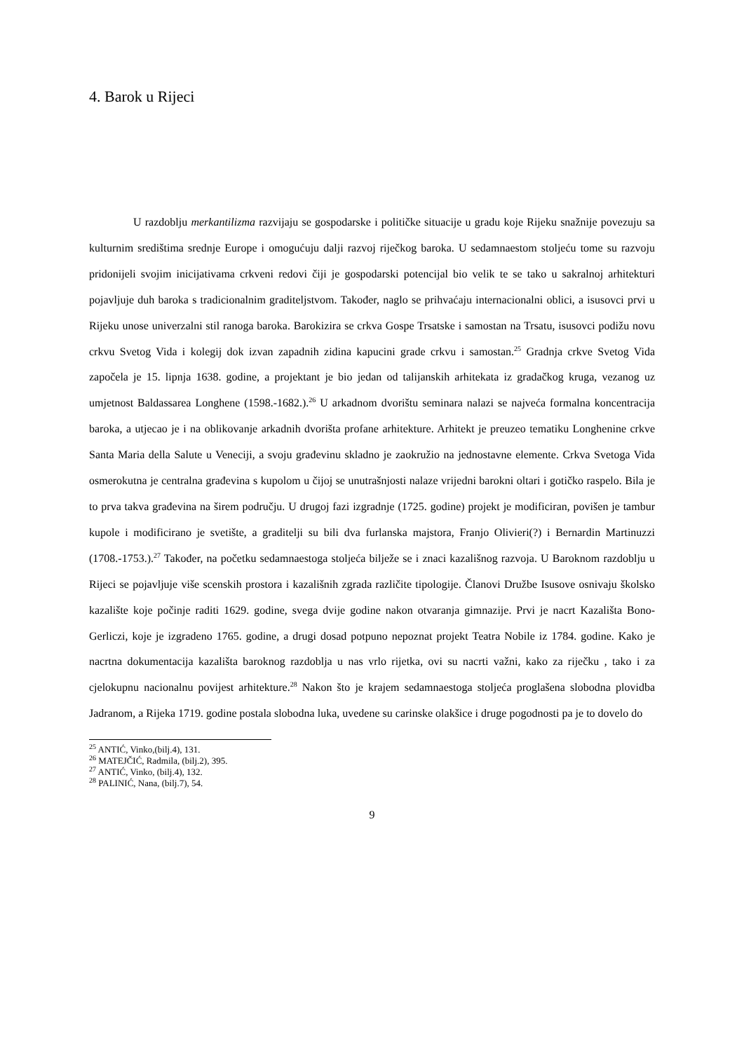4. Barok u Rijeci
U razdoblju merkantilizma razvijaju se gospodarske i političke situacije u gradu koje Rijeku snažnije povezuju sa kulturnim središtima srednje Europe i omogućuju dalji razvoj riječkog baroka. U sedamnaestom stoljeću tome su razvoju pridonijeli svojim inicijativama crkveni redovi čiji je gospodarski potencijal bio velik te se tako u sakralnoj arhitekturi pojavljuje duh baroka s tradicionalnim graditeljstvom. Također, naglo se prihvaćaju internacionalni oblici, a isusovci prvi u Rijeku unose univerzalni stil ranoga baroka. Barokizira se crkva Gospe Trsatske i samostan na Trsatu, isusovci podižu novu crkvu Svetog Vida i kolegij dok izvan zapadnih zidina kapucini grade crkvu i samostan.<sup>25</sup> Gradnja crkve Svetog Vida započela je 15. lipnja 1638. godine, a projektant je bio jedan od talijanskih arhitekata iz gradačkog kruga, vezanog uz umjetnost Baldassarea Longhene (1598.-1682.).<sup>26</sup> U arkadnom dvorištu seminara nalazi se najveća formalna koncentracija baroka, a utjecao je i na oblikovanje arkadnih dvorišta profane arhitekture. Arhitekt je preuzeo tematiku Longhenine crkve Santa Maria della Salute u Veneciji, a svoju građevinu skladno je zaokružio na jednostavne elemente. Crkva Svetoga Vida osmerokutna je centralna građevina s kupolom u čijoj se unutrašnjosti nalaze vrijedni barokni oltari i gotičko raspelo. Bila je to prva takva građevina na širem području. U drugoj fazi izgradnje (1725. godine) projekt je modificiran, povišen je tambur kupole i modificirano je svetište, a graditelji su bili dva furlanska majstora, Franjo Olivieri(?) i Bernardin Martinuzzi (1708.-1753.).<sup>27</sup> Također, na početku sedamnaestoga stoljeća bilježe se i znaci kazališnog razvoja. U Baroknom razdoblju u Rijeci se pojavljuje više scenskih prostora i kazališnih zgrada različite tipologije. Članovi Družbe Isusove osnivaju školsko kazalište koje počinje raditi 1629. godine, svega dvije godine nakon otvaranja gimnazije. Prvi je nacrt Kazališta Bono-Gerliczi, koje je izgradeno 1765. godine, a drugi dosad potpuno nepoznat projekt Teatra Nobile iz 1784. godine. Kako je nacrtna dokumentacija kazališta baroknog razdoblja u nas vrlo rijetka, ovi su nacrti važni, kako za riječku , tako i za cjelokupnu nacionalnu povijest arhitekture.<sup>28</sup> Nakon što je krajem sedamnaestoga stoljeća proglašena slobodna plovidba Jadranom, a Rijeka 1719. godine postala slobodna luka, uvedene su carinske olakšice i druge pogodnosti pa je to dovelo do
<sup>25</sup> ANTIĆ, Vinko,(bilj.4), 131.
<sup>26</sup> MATEJČIĆ, Radmila, (bilj.2), 395.
<sup>27</sup> ANTIĆ, Vinko, (bilj.4), 132.
<sup>28</sup> PALINIĆ, Nana, (bilj.7), 54.
9